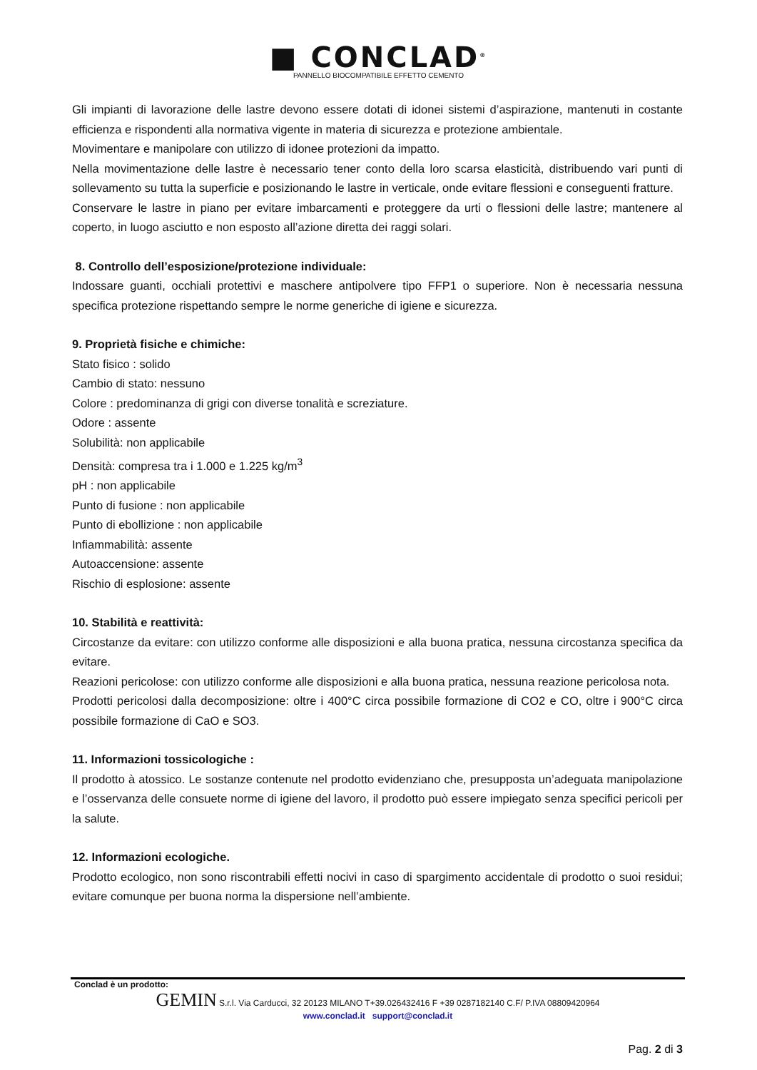■ CONCLAD<sup>®</sup>
PANNELLO BIOCOMPATIBILE EFFETTO CEMENTO
Gli impianti di lavorazione delle lastre devono essere dotati di idonei sistemi d’aspirazione, mantenuti in costante efficienza e rispondenti alla normativa vigente in materia di sicurezza e protezione ambientale.
Movimentare e manipolare con utilizzo di idonee protezioni da impatto.
Nella movimentazione delle lastre è necessario tener conto della loro scarsa elasticità, distribuendo vari punti di sollevamento su tutta la superficie e posizionando le lastre in verticale, onde evitare flessioni e conseguenti fratture.
Conservare le lastre in piano per evitare imbarcamenti e proteggere da urti o flessioni delle lastre; mantenere al coperto, in luogo asciutto e non esposto all’azione diretta dei raggi solari.
8. Controllo dell’esposizione/protezione individuale:
Indossare guanti, occhiali protettivi e maschere antipolvere tipo FFP1 o superiore. Non è necessaria nessuna specifica protezione rispettando sempre le norme generiche di igiene e sicurezza.
9. Proprietà fisiche e chimiche:
Stato fisico : solido
Cambio di stato: nessuno
Colore : predominanza di grigi con diverse tonalità e screziature.
Odore : assente
Solubilità: non applicabile
Densità: compresa tra i 1.000 e 1.225 kg/m<sup>3</sup>
pH : non applicabile
Punto di fusione : non applicabile
Punto di ebollizione : non applicabile
Infiammabilità: assente
Autoaccensione: assente
Rischio di esplosione: assente
10. Stabilità e reattività:
Circostanze da evitare: con utilizzo conforme alle disposizioni e alla buona pratica, nessuna circostanza specifica da evitare.
Reazioni pericolose: con utilizzo conforme alle disposizioni e alla buona pratica, nessuna reazione pericolosa nota.
Prodotti pericolosi dalla decomposizione: oltre i 400°C circa possibile formazione di CO2 e CO, oltre i 900°C circa possibile formazione di CaO e SO3.
11. Informazioni tossicologiche :
Il prodotto à atossico. Le sostanze contenute nel prodotto evidenziano che, presupposta un’adeguata manipolazione e l’osservanza delle consuete norme di igiene del lavoro, il prodotto può essere impiegato senza specifici pericoli per la salute.
12. Informazioni ecologiche.
Prodotto ecologico, non sono riscontrabili effetti nocivi in caso di spargimento accidentale di prodotto o suoi residui; evitare comunque per buona norma la dispersione nell’ambiente.
Conclad è un prodotto:
GEMIN S.r.l. Via Carducci, 32 20123 MILANO T+39.026432416 F +39 0287182140 C.F/ P.IVA 08809420964
www.conclad.it support@conclad.it
Pag. 2 di 3